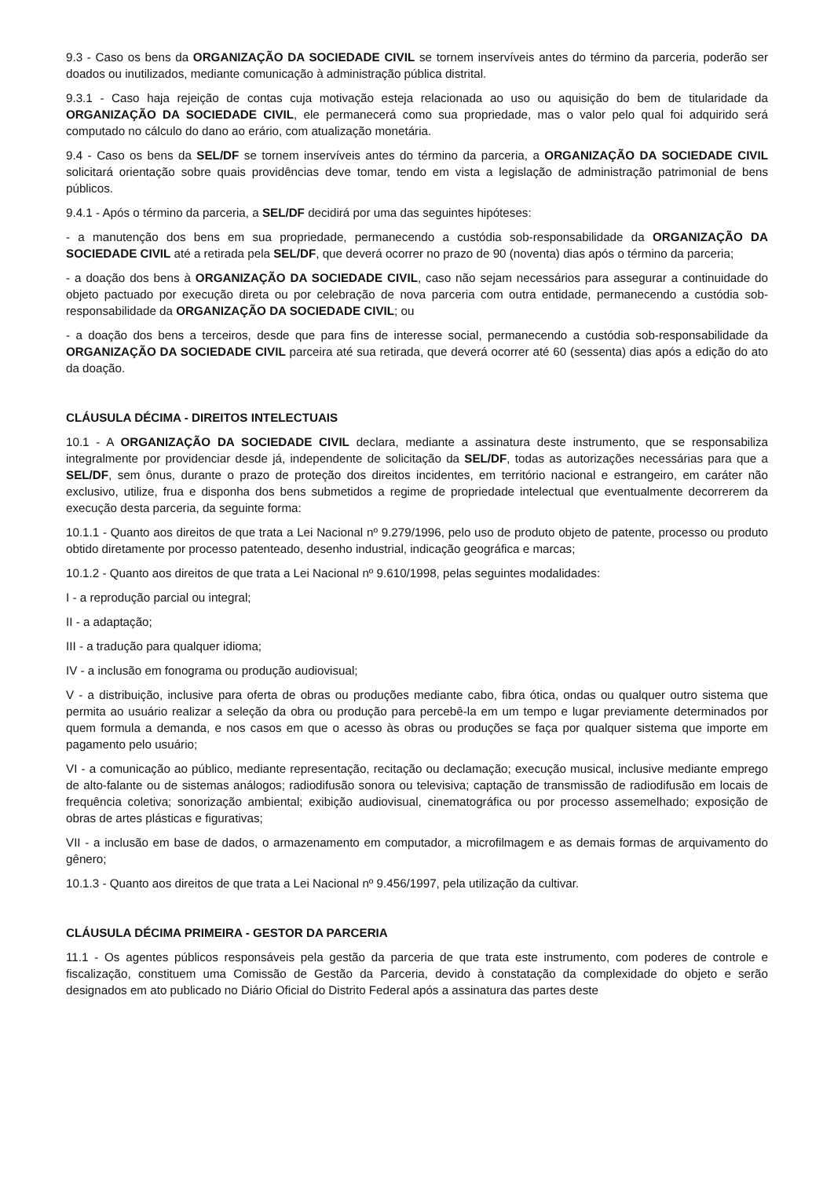9.3 - Caso os bens da ORGANIZAÇÃO DA SOCIEDADE CIVIL se tornem inservíveis antes do término da parceria, poderão ser doados ou inutilizados, mediante comunicação à administração pública distrital.
9.3.1 - Caso haja rejeição de contas cuja motivação esteja relacionada ao uso ou aquisição do bem de titularidade da ORGANIZAÇÃO DA SOCIEDADE CIVIL, ele permanecerá como sua propriedade, mas o valor pelo qual foi adquirido será computado no cálculo do dano ao erário, com atualização monetária.
9.4 - Caso os bens da SEL/DF se tornem inservíveis antes do término da parceria, a ORGANIZAÇÃO DA SOCIEDADE CIVIL solicitará orientação sobre quais providências deve tomar, tendo em vista a legislação de administração patrimonial de bens públicos.
9.4.1 - Após o término da parceria, a SEL/DF decidirá por uma das seguintes hipóteses:
- a manutenção dos bens em sua propriedade, permanecendo a custódia sob-responsabilidade da ORGANIZAÇÃO DA SOCIEDADE CIVIL até a retirada pela SEL/DF, que deverá ocorrer no prazo de 90 (noventa) dias após o término da parceria;
- a doação dos bens à ORGANIZAÇÃO DA SOCIEDADE CIVIL, caso não sejam necessários para assegurar a continuidade do objeto pactuado por execução direta ou por celebração de nova parceria com outra entidade, permanecendo a custódia sob-responsabilidade da ORGANIZAÇÃO DA SOCIEDADE CIVIL; ou
- a doação dos bens a terceiros, desde que para fins de interesse social, permanecendo a custódia sob-responsabilidade da ORGANIZAÇÃO DA SOCIEDADE CIVIL parceira até sua retirada, que deverá ocorrer até 60 (sessenta) dias após a edição do ato da doação.
CLÁUSULA DÉCIMA - DIREITOS INTELECTUAIS
10.1 - A ORGANIZAÇÃO DA SOCIEDADE CIVIL declara, mediante a assinatura deste instrumento, que se responsabiliza integralmente por providenciar desde já, independente de solicitação da SEL/DF, todas as autorizações necessárias para que a SEL/DF, sem ônus, durante o prazo de proteção dos direitos incidentes, em território nacional e estrangeiro, em caráter não exclusivo, utilize, frua e disponha dos bens submetidos a regime de propriedade intelectual que eventualmente decorrerem da execução desta parceria, da seguinte forma:
10.1.1 - Quanto aos direitos de que trata a Lei Nacional nº 9.279/1996, pelo uso de produto objeto de patente, processo ou produto obtido diretamente por processo patenteado, desenho industrial, indicação geográfica e marcas;
10.1.2 - Quanto aos direitos de que trata a Lei Nacional nº 9.610/1998, pelas seguintes modalidades:
I - a reprodução parcial ou integral;
II - a adaptação;
III - a tradução para qualquer idioma;
IV - a inclusão em fonograma ou produção audiovisual;
V - a distribuição, inclusive para oferta de obras ou produções mediante cabo, fibra ótica, ondas ou qualquer outro sistema que permita ao usuário realizar a seleção da obra ou produção para percebê-la em um tempo e lugar previamente determinados por quem formula a demanda, e nos casos em que o acesso às obras ou produções se faça por qualquer sistema que importe em pagamento pelo usuário;
VI - a comunicação ao público, mediante representação, recitação ou declamação; execução musical, inclusive mediante emprego de alto-falante ou de sistemas análogos; radiodifusão sonora ou televisiva; captação de transmissão de radiodifusão em locais de frequência coletiva; sonorização ambiental; exibição audiovisual, cinematográfica ou por processo assemelhado; exposição de obras de artes plásticas e figurativas;
VII - a inclusão em base de dados, o armazenamento em computador, a microfilmagem e as demais formas de arquivamento do gênero;
10.1.3 - Quanto aos direitos de que trata a Lei Nacional nº 9.456/1997, pela utilização da cultivar.
CLÁUSULA DÉCIMA PRIMEIRA - GESTOR DA PARCERIA
11.1 - Os agentes públicos responsáveis pela gestão da parceria de que trata este instrumento, com poderes de controle e fiscalização, constituem uma Comissão de Gestão da Parceria, devido à constatação da complexidade do objeto e serão designados em ato publicado no Diário Oficial do Distrito Federal após a assinatura das partes deste